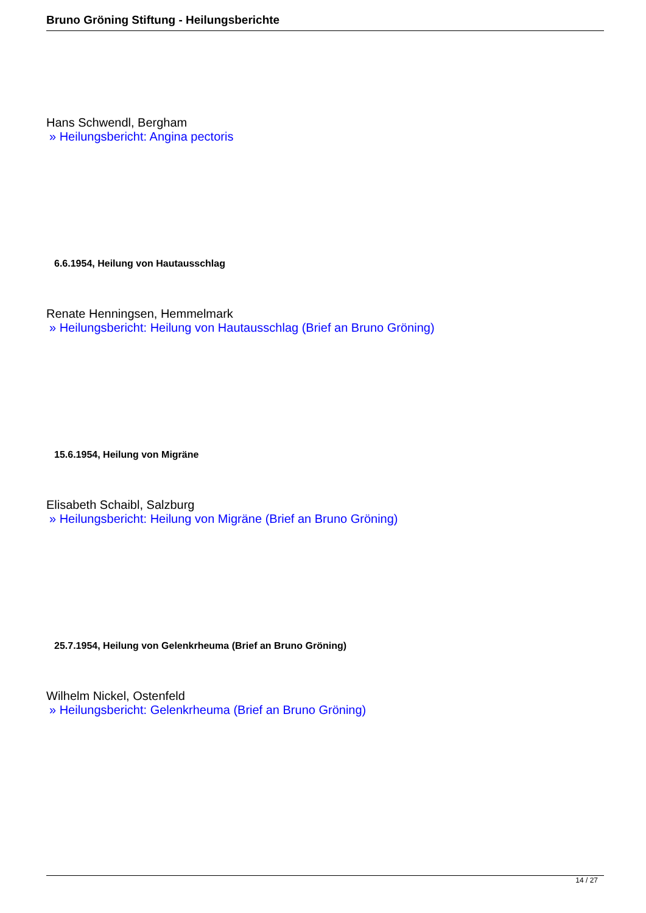Bruno Gröning Stiftung - Heilungsberichte
Hans Schwendl, Bergham
» Heilungsbericht: Angina pectoris
6.6.1954, Heilung von Hautausschlag
Renate Henningsen, Hemmelmark
» Heilungsbericht: Heilung von Hautausschlag (Brief an Bruno Gröning)
15.6.1954, Heilung von Migräne
Elisabeth Schaibl, Salzburg
» Heilungsbericht: Heilung von Migräne (Brief an Bruno Gröning)
25.7.1954, Heilung von Gelenkrheuma (Brief an Bruno Gröning)
Wilhelm Nickel, Ostenfeld
» Heilungsbericht: Gelenkrheuma (Brief an Bruno Gröning)
14 / 27